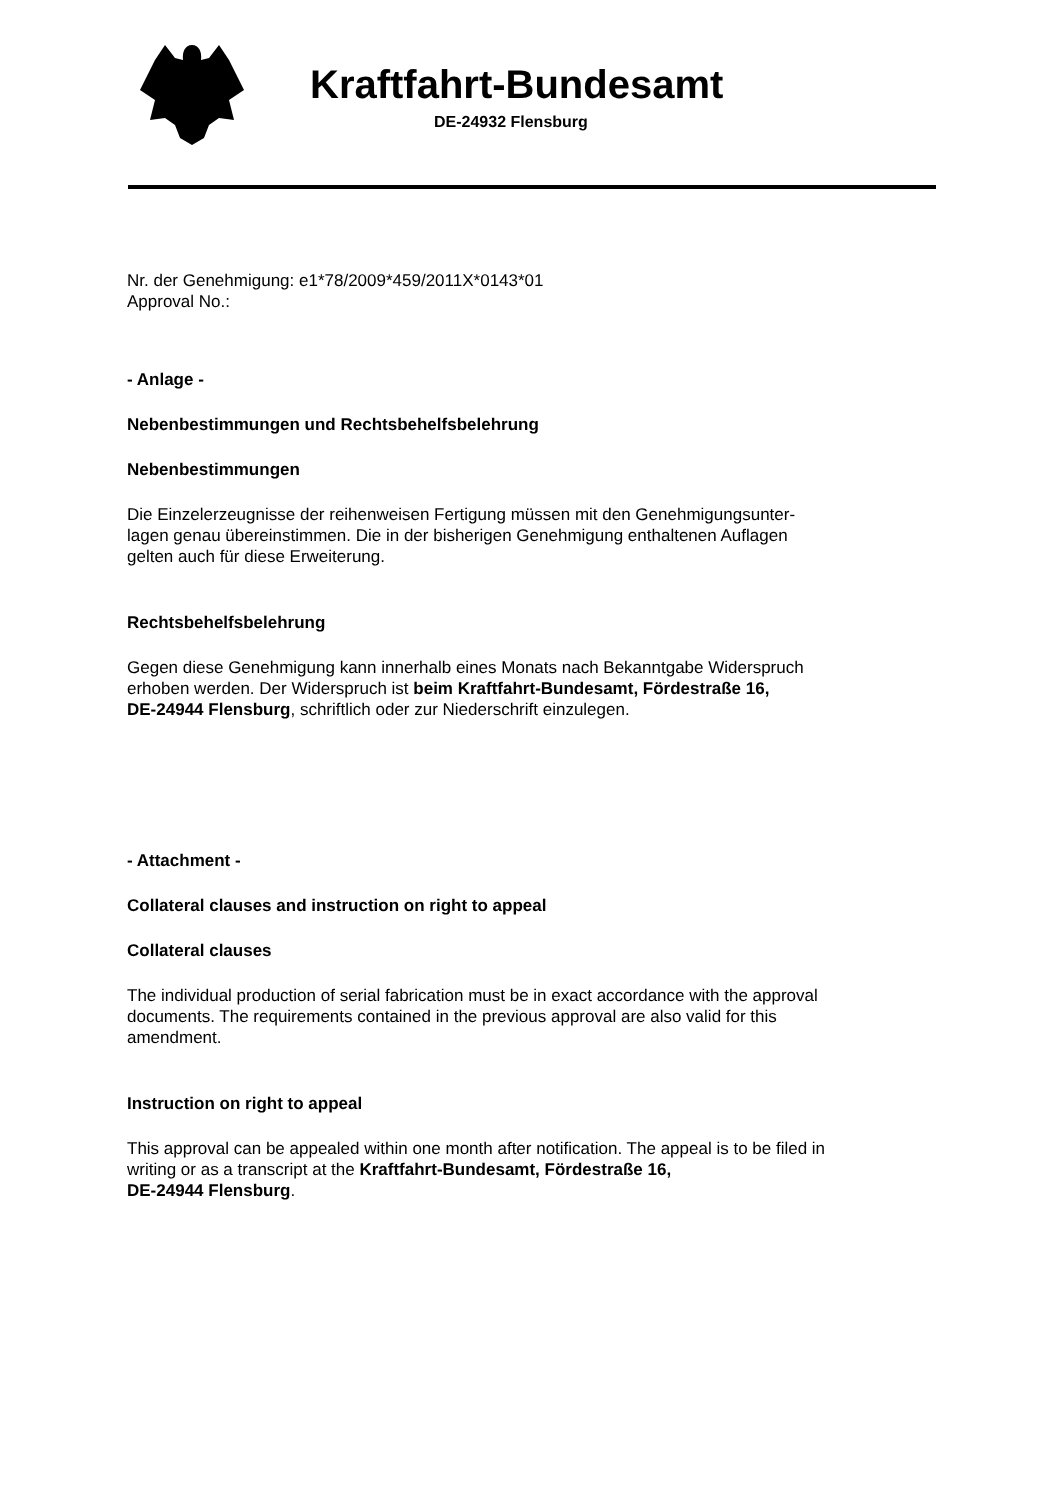Kraftfahrt-Bundesamt
DE-24932 Flensburg
Nr. der Genehmigung: e1*78/2009*459/2011X*0143*01
Approval No.:
- Anlage -
Nebenbestimmungen und Rechtsbehelfsbelehrung
Nebenbestimmungen
Die Einzelerzeugnisse der reihenweisen Fertigung müssen mit den Genehmigungsunter-
lagen genau übereinstimmen. Die in der bisherigen Genehmigung enthaltenen Auflagen
gelten auch für diese Erweiterung.
Rechtsbehelfsbelehrung
Gegen diese Genehmigung kann innerhalb eines Monats nach Bekanntgabe Widerspruch
erhoben werden. Der Widerspruch ist beim Kraftfahrt-Bundesamt, Fördestraße 16,
DE-24944 Flensburg, schriftlich oder zur Niederschrift einzulegen.
- Attachment -
Collateral clauses and instruction on right to appeal
Collateral clauses
The individual production of serial fabrication must be in exact accordance with the approval
documents. The requirements contained in the previous approval are also valid for this
amendment.
Instruction on right to appeal
This approval can be appealed within one month after notification. The appeal is to be filed in
writing or as a transcript at the Kraftfahrt-Bundesamt, Fördestraße 16,
DE-24944 Flensburg.